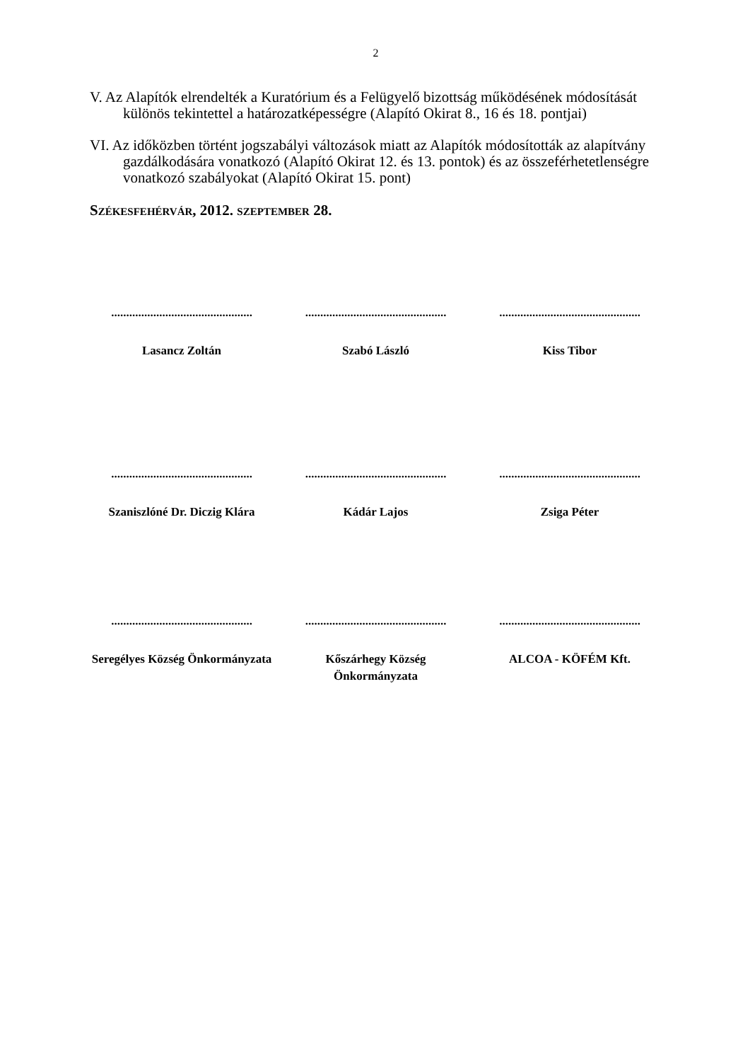2
V. Az Alapítók elrendelték a Kuratórium és a Felügyelő bizottság működésének módosítását különös tekintettel a határozatképességre (Alapító Okirat 8., 16 és 18. pontjai)
VI. Az időközben történt jogszabályi változások miatt az Alapítók módosították az alapítvány gazdálkodására vonatkozó (Alapító Okirat 12. és 13. pontok) és az összeférhetetlenségre vonatkozó szabályokat (Alapító Okirat 15. pont)
SZÉKESFEHÉRVÁR, 2012. SZEPTEMBER 28.
...............................................
Lasancz Zoltán
...............................................
Szabó László
...............................................
Kiss Tibor
...............................................
Szaniszlóné Dr. Diczig Klára
...............................................
Kádár Lajos
...............................................
Zsiga Péter
...............................................
Seregélyes Község Önkormányzata
...............................................
Kőszárhegy Község Önkormányzata
...............................................
ALCOA - KÖFÉM Kft.